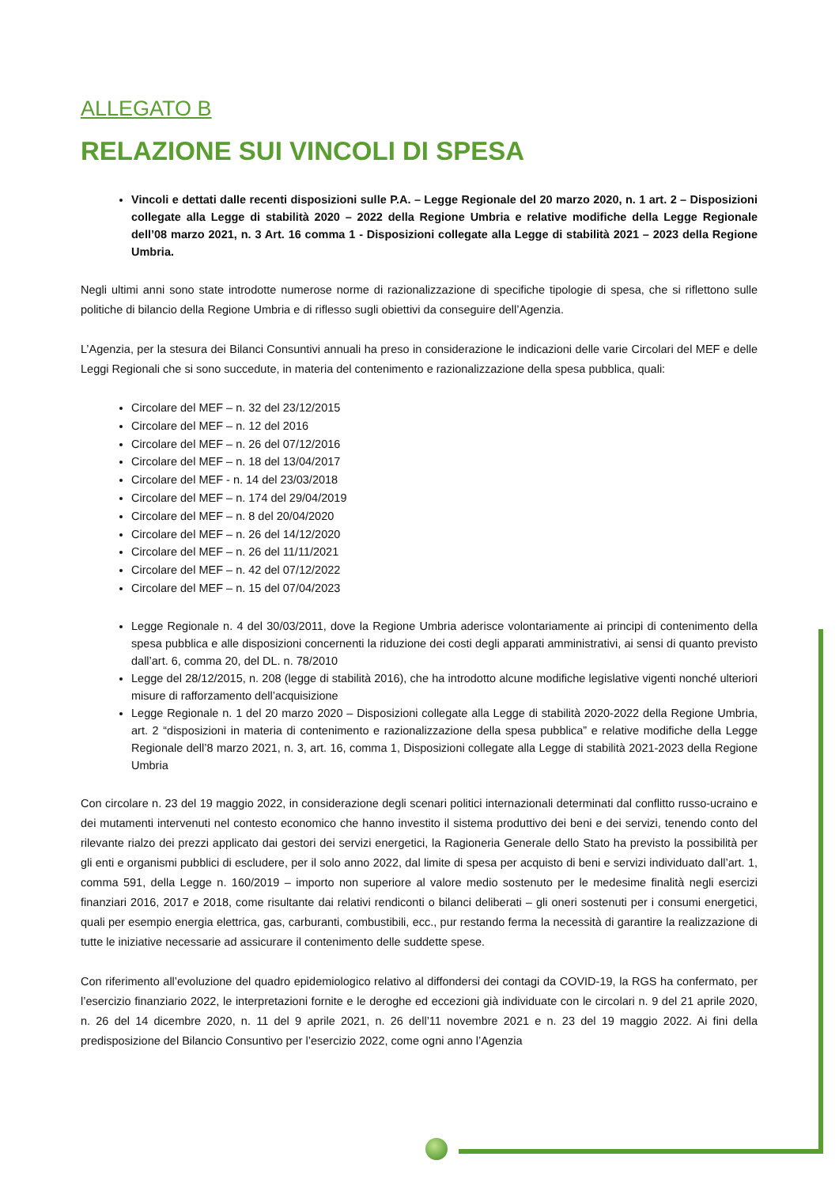ALLEGATO B
RELAZIONE SUI VINCOLI DI SPESA
Vincoli e dettati dalle recenti disposizioni sulle P.A. – Legge Regionale del 20 marzo 2020, n. 1 art. 2 – Disposizioni collegate alla Legge di stabilità 2020 – 2022 della Regione Umbria e relative modifiche della Legge Regionale dell’08 marzo 2021, n. 3 Art. 16 comma 1 - Disposizioni collegate alla Legge di stabilità 2021 – 2023 della Regione Umbria.
Negli ultimi anni sono state introdotte numerose norme di razionalizzazione di specifiche tipologie di spesa, che si riflettono sulle politiche di bilancio della Regione Umbria e di riflesso sugli obiettivi da conseguire dell’Agenzia.
L’Agenzia, per la stesura dei Bilanci Consuntivi annuali ha preso in considerazione le indicazioni delle varie Circolari del MEF e delle Leggi Regionali che si sono succedute, in materia del contenimento e razionalizzazione della spesa pubblica, quali:
Circolare del MEF – n. 32 del 23/12/2015
Circolare del MEF – n. 12 del 2016
Circolare del MEF – n. 26 del 07/12/2016
Circolare del MEF – n. 18 del 13/04/2017
Circolare del MEF - n. 14 del 23/03/2018
Circolare del MEF – n. 174 del 29/04/2019
Circolare del MEF – n. 8 del 20/04/2020
Circolare del MEF – n. 26 del 14/12/2020
Circolare del MEF – n. 26 del 11/11/2021
Circolare del MEF – n. 42 del 07/12/2022
Circolare del MEF – n. 15 del 07/04/2023
Legge Regionale n. 4 del 30/03/2011, dove la Regione Umbria aderisce volontariamente ai principi di contenimento della spesa pubblica e alle disposizioni concernenti la riduzione dei costi degli apparati amministrativi, ai sensi di quanto previsto dall’art. 6, comma 20, del DL. n. 78/2010
Legge del 28/12/2015, n. 208 (legge di stabilità 2016), che ha introdotto alcune modifiche legislative vigenti nonché ulteriori misure di rafforzamento dell’acquisizione
Legge Regionale n. 1 del 20 marzo 2020 – Disposizioni collegate alla Legge di stabilità 2020-2022 della Regione Umbria, art. 2 “disposizioni in materia di contenimento e razionalizzazione della spesa pubblica” e relative modifiche della Legge Regionale dell’8 marzo 2021, n. 3, art. 16, comma 1, Disposizioni collegate alla Legge di stabilità 2021-2023 della Regione Umbria
Con circolare n. 23 del 19 maggio 2022, in considerazione degli scenari politici internazionali determinati dal conflitto russo-ucraino e dei mutamenti intervenuti nel contesto economico che hanno investito il sistema produttivo dei beni e dei servizi, tenendo conto del rilevante rialzo dei prezzi applicato dai gestori dei servizi energetici, la Ragioneria Generale dello Stato ha previsto la possibilità per gli enti e organismi pubblici di escludere, per il solo anno 2022, dal limite di spesa per acquisto di beni e servizi individuato dall’art. 1, comma 591, della Legge n. 160/2019 – importo non superiore al valore medio sostenuto per le medesime finalità negli esercizi finanziari 2016, 2017 e 2018, come risultante dai relativi rendiconti o bilanci deliberati – gli oneri sostenuti per i consumi energetici, quali per esempio energia elettrica, gas, carburanti, combustibili, ecc., pur restando ferma la necessità di garantire la realizzazione di tutte le iniziative necessarie ad assicurare il contenimento delle suddette spese.
Con riferimento all’evoluzione del quadro epidemiologico relativo al diffondersi dei contagi da COVID-19, la RGS ha confermato, per l’esercizio finanziario 2022, le interpretazioni fornite e le deroghe ed eccezioni già individuate con le circolari n. 9 del 21 aprile 2020, n. 26 del 14 dicembre 2020, n. 11 del 9 aprile 2021, n. 26 dell’11 novembre 2021 e n. 23 del 19 maggio 2022. Ai fini della predisposizione del Bilancio Consuntivo per l’esercizio 2022, come ogni anno l’Agenzia